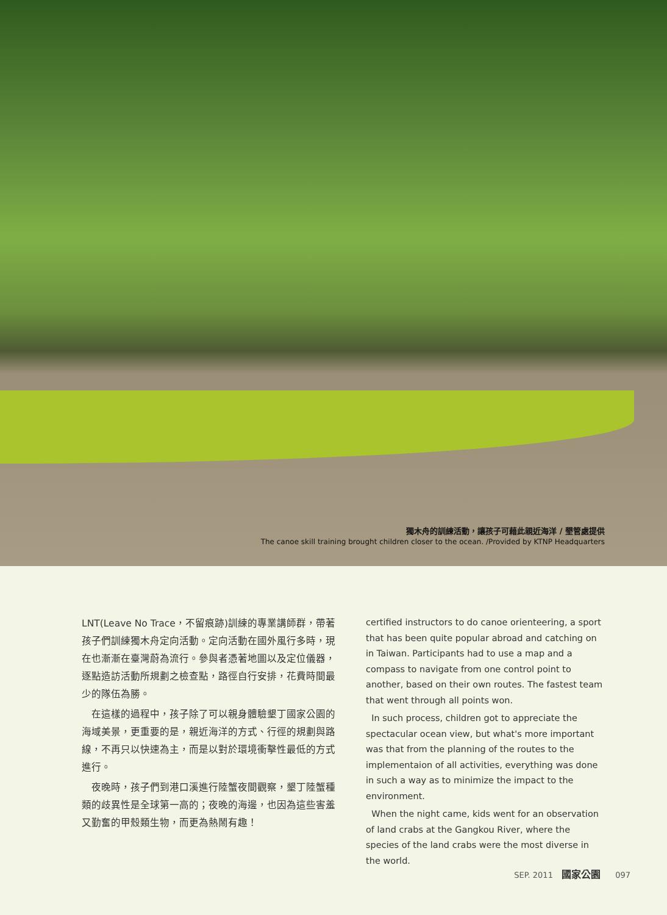獨木舟的訓練活動，讓孩子可藉此親近海洋 / 墾管處提供
The canoe skill training brought children closer to the ocean. /Provided by KTNP Headquarters
LNT(Leave No Trace，不留痕跡)訓練的專業講師群，帶著孩子們訓練獨木舟定向活動。定向活動在國外風行多時，現在也漸漸在臺灣蔚為流行。參與者憑著地圖以及定位儀器，逐點造訪活動所規劃之檢查點，路徑自行安排，花費時間最少的隊伍為勝。
　在這樣的過程中，孩子除了可以親身體驗墾丁國家公園的海域美景，更重要的是，親近海洋的方式、行徑的規劃與路線，不再只以快速為主，而是以對於環境衝擊性最低的方式進行。
　夜晚時，孩子們到港口溪進行陸蟹夜間觀察，墾丁陸蟹種類的歧異性是全球第一高的；夜晚的海邊，也因為這些害羞又勤奮的甲殼類生物，而更為熱鬧有趣！
certified instructors to do canoe orienteering, a sport that has been quite popular abroad and catching on in Taiwan. Participants had to use a map and a compass to navigate from one control point to another, based on their own routes. The fastest team that went through all points won.
In such process, children got to appreciate the spectacular ocean view, but what's more important was that from the planning of the routes to the implementaion of all activities, everything was done in such a way as to minimize the impact to the environment.
When the night came, kids went for an observation of land crabs at the Gangkou River, where the species of the land crabs were the most diverse in the world.
SEP. 2011 國家公園 097